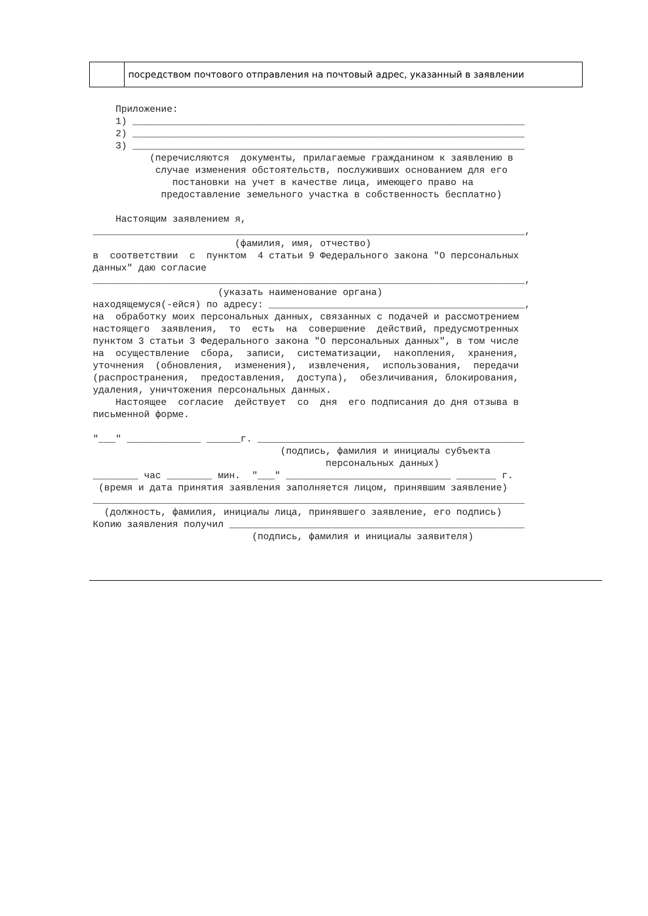| | посредством почтового отправления на почтовый адрес, указанный в заявлении |
Приложение: 1) _____________________________________________________________________ 2) _____________________________________________________________________ 3) _____________________________________________________________________ (перечисляются документы, прилагаемые гражданином к заявлению в случае изменения обстоятельств, послуживших основанием для его постановки на учет в качестве лица, имеющего право на предоставление земельного участка в собственность бесплатно) Настоящим заявлением я, ____________________________________________________________________________, (фамилия, имя, отчество) в соответствии с пунктом 4 статьи 9 Федерального закона "О персональных данных" даю согласие ____________________________________________________________________________, (указать наименование органа) находящемуся(-ейся) по адресу: _____________________________________________, на обработку моих персональных данных, связанных с подачей и рассмотрением настоящего заявления, то есть на совершение действий, предусмотренных пунктом 3 статьи 3 Федерального закона "О персональных данных", в том числе на осуществление сбора, записи, систематизации, накопления, хранения, уточнения (обновления, изменения), извлечения, использования, передачи (распространения, предоставления, доступа), обезличивания, блокирования, удаления, уничтожения персональных данных. Настоящее согласие действует со дня его подписания до дня отзыва в письменной форме. "___" _____________ ______г. _______________________________________________ (подпись, фамилия и инициалы субъекта персональных данных) ________ час ________ мин. "___" _____________________________ _______ г. (время и дата принятия заявления заполняется лицом, принявшим заявление) ____________________________________________________________________________ (должность, фамилия, инициалы лица, принявшего заявление, его подпись) Копию заявления получил ____________________________________________________ (подпись, фамилия и инициалы заявителя)